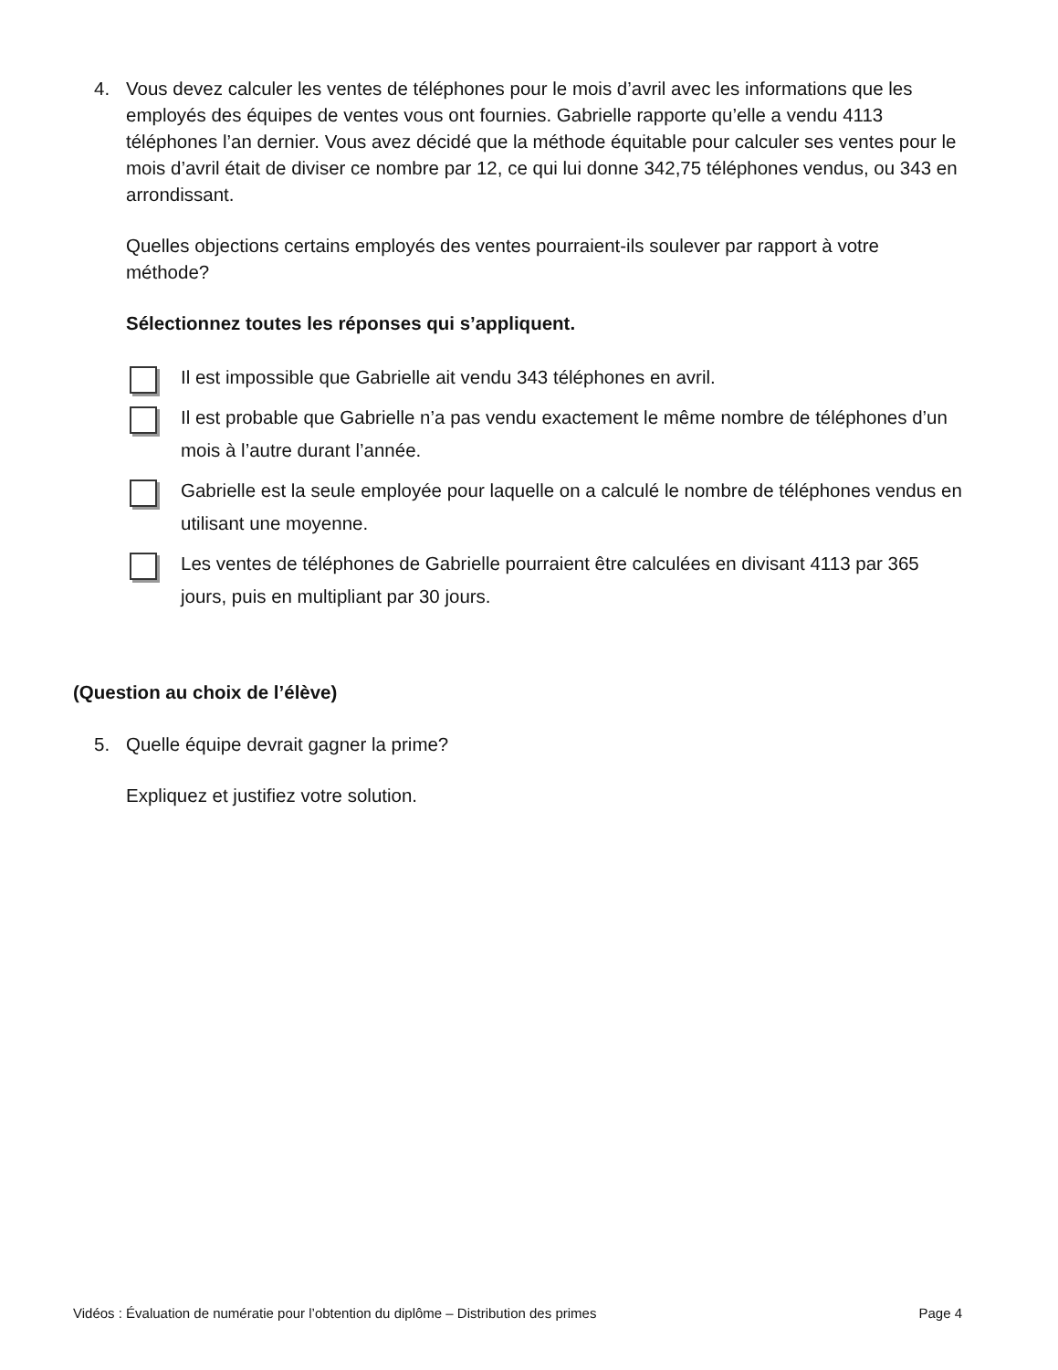4. Vous devez calculer les ventes de téléphones pour le mois d’avril avec les informations que les employés des équipes de ventes vous ont fournies. Gabrielle rapporte qu’elle a vendu 4113 téléphones l’an dernier. Vous avez décidé que la méthode équitable pour calculer ses ventes pour le mois d’avril était de diviser ce nombre par 12, ce qui lui donne 342,75 téléphones vendus, ou 343 en arrondissant.
Quelles objections certains employés des ventes pourraient-ils soulever par rapport à votre méthode?
Sélectionnez toutes les réponses qui s’appliquent.
Il est impossible que Gabrielle ait vendu 343 téléphones en avril.
Il est probable que Gabrielle n’a pas vendu exactement le même nombre de téléphones d’un mois à l’autre durant l’année.
Gabrielle est la seule employée pour laquelle on a calculé le nombre de téléphones vendus en utilisant une moyenne.
Les ventes de téléphones de Gabrielle pourraient être calculées en divisant 4113 par 365 jours, puis en multipliant par 30 jours.
(Question au choix de l’élève)
5. Quelle équipe devrait gagner la prime?
Expliquez et justifiez votre solution.
Vidéos : Évaluation de numératie pour l’obtention du diplôme – Distribution des primes Page 4